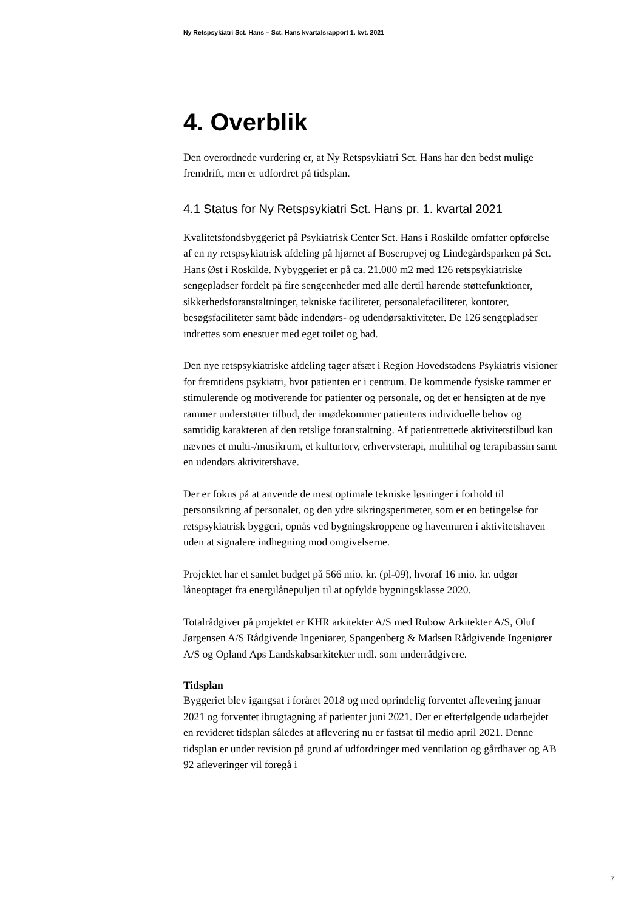Ny Retspsykiatri Sct. Hans – Sct. Hans kvartalsrapport 1. kvt. 2021
4. Overblik
Den overordnede vurdering er, at Ny Retspsykiatri Sct. Hans har den bedst mulige fremdrift, men er udfordret på tidsplan.
4.1 Status for Ny Retspsykiatri Sct. Hans pr. 1. kvartal 2021
Kvalitetsfondsbyggeriet på Psykiatrisk Center Sct. Hans i Roskilde omfatter opførelse af en ny retspsykiatrisk afdeling på hjørnet af Boserupvej og Lindegårdsparken på Sct. Hans Øst i Roskilde. Nybyggeriet er på ca. 21.000 m2 med 126 retspsykiatriske sengepladser fordelt på fire sengeenheder med alle dertil hørende støttefunktioner, sikkerhedsforanstaltninger, tekniske faciliteter, personalefaciliteter, kontorer, besøgsfaciliteter samt både indendørs- og udendørsaktiviteter. De 126 sengepladser indrettes som enestuer med eget toilet og bad.
Den nye retspsykiatriske afdeling tager afsæt i Region Hovedstadens Psykiatris visioner for fremtidens psykiatri, hvor patienten er i centrum. De kommende fysiske rammer er stimulerende og motiverende for patienter og personale, og det er hensigten at de nye rammer understøtter tilbud, der imødekommer patientens individuelle behov og samtidig karakteren af den retslige foranstaltning. Af patientrettede aktivitetstilbud kan nævnes et multi-/musikrum, et kulturtorv, erhvervsterapi, mulitihal og terapibassin samt en udendørs aktivitetshave.
Der er fokus på at anvende de mest optimale tekniske løsninger i forhold til personsikring af personalet, og den ydre sikringsperimeter, som er en betingelse for retspsykiatrisk byggeri, opnås ved bygningskroppene og havemuren i aktivitetshaven uden at signalere indhegning mod omgivelserne.
Projektet har et samlet budget på 566 mio. kr. (pl-09), hvoraf 16 mio. kr. udgør låneoptaget fra energilånepuljen til at opfylde bygningsklasse 2020.
Totalrådgiver på projektet er KHR arkitekter A/S med Rubow Arkitekter A/S, Oluf Jørgensen A/S Rådgivende Ingeniører, Spangenberg & Madsen Rådgivende Ingeniører A/S og Opland Aps Landskabsarkitekter mdl. som underrådgivere.
Tidsplan
Byggeriet blev igangsat i foråret 2018 og med oprindelig forventet aflevering januar 2021 og forventet ibrugtagning af patienter juni 2021. Der er efterfølgende udarbejdet en revideret tidsplan således at aflevering nu er fastsat til medio april 2021. Denne tidsplan er under revision på grund af udfordringer med ventilation og gårdhaver og AB 92 afleveringer vil foregå i
7